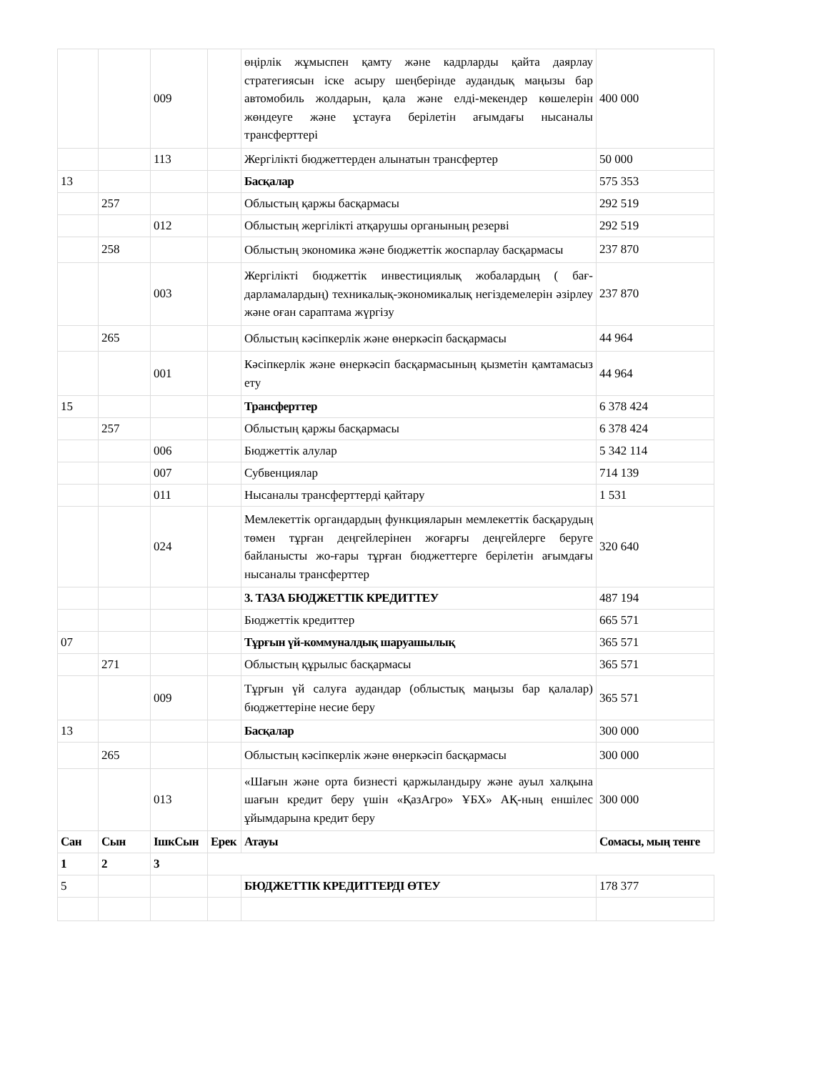| | | 009 | | өңірлік жұмыспен қамту және кадрларды қайта даярлау стратегиясын іске асыру шеңберінде аудандық маңызы бар автомобиль жолдарын, қала және елді-мекендер көшелерін жөндеуге және ұстауға берілетін ағымдағы нысаналы трансферттері | 400 000 |
| | | 113 | | Жергілікті бюджеттерден алынатын трансфертер | 50 000 |
| 13 | | | | Басқалар | 575 353 |
| | 257 | | | Облыстың қаржы басқармасы | 292 519 |
| | | 012 | | Облыстың жергілікті атқарушы органының резерві | 292 519 |
| | 258 | | | Облыстың экономика және бюджеттік жоспарлау басқармасы | 237 870 |
| | | 003 | | Жергілікті бюджеттік инвестициялық жобалардың ( бағ-дарламалардың) техникалық-экономикалық негіздемелерін әзірлеу және оған сараптама жүргізу | 237 870 |
| | 265 | | | Облыстың кәсіпкерлік және өнеркәсіп басқармасы | 44 964 |
| | | 001 | | Кәсіпкерлік және өнеркәсіп басқармасының қызметін қамтамасыз ету | 44 964 |
| 15 | | | | Трансферттер | 6 378 424 |
| | 257 | | | Облыстың қаржы басқармасы | 6 378 424 |
| | | 006 | | Бюджеттік алулар | 5 342 114 |
| | | 007 | | Субвенциялар | 714 139 |
| | | 011 | | Нысаналы трансферттерді қайтару | 1 531 |
| | | 024 | | Мемлекеттік органдардың функцияларын мемлекеттік басқарудың төмен тұрған деңгейлерінен жоғарғы деңгейлерге беруге байланысты жо-ғары тұрған бюджеттерге берілетін ағымдағы нысаналы трансферттер | 320 640 |
| | | | | 3. ТАЗА БЮДЖЕТТІК КРЕДИТТЕУ | 487 194 |
| | | | | Бюджеттік кредиттер | 665 571 |
| 07 | | | | Тұрғын үй-коммуналдық шаруашылық | 365 571 |
| | 271 | | | Облыстың құрылыс басқармасы | 365 571 |
| | | 009 | | Тұрғын үй салуға аудандар (облыстық маңызы бар қалалар) бюджеттеріне несие беру | 365 571 |
| 13 | | | | Басқалар | 300 000 |
| | 265 | | | Облыстың кәсіпкерлік және өнеркәсіп басқармасы | 300 000 |
| | | 013 | | «Шағын және орта бизнесті қаржыландыру және ауыл халқына шағын кредит беру үшін «ҚазАгро» ҰБХ» АҚ-ның еншілес ұйымдарына кредит беру | 300 000 |
| Сан | Сын | ІшкСын | Ерек | Атауы | Сомасы, мың тенге |
| 1 | 2 | 3 | | | |
| 5 | | | | БЮДЖЕТТІК КРЕДИТТЕРДІ ӨТЕУ | 178 377 |